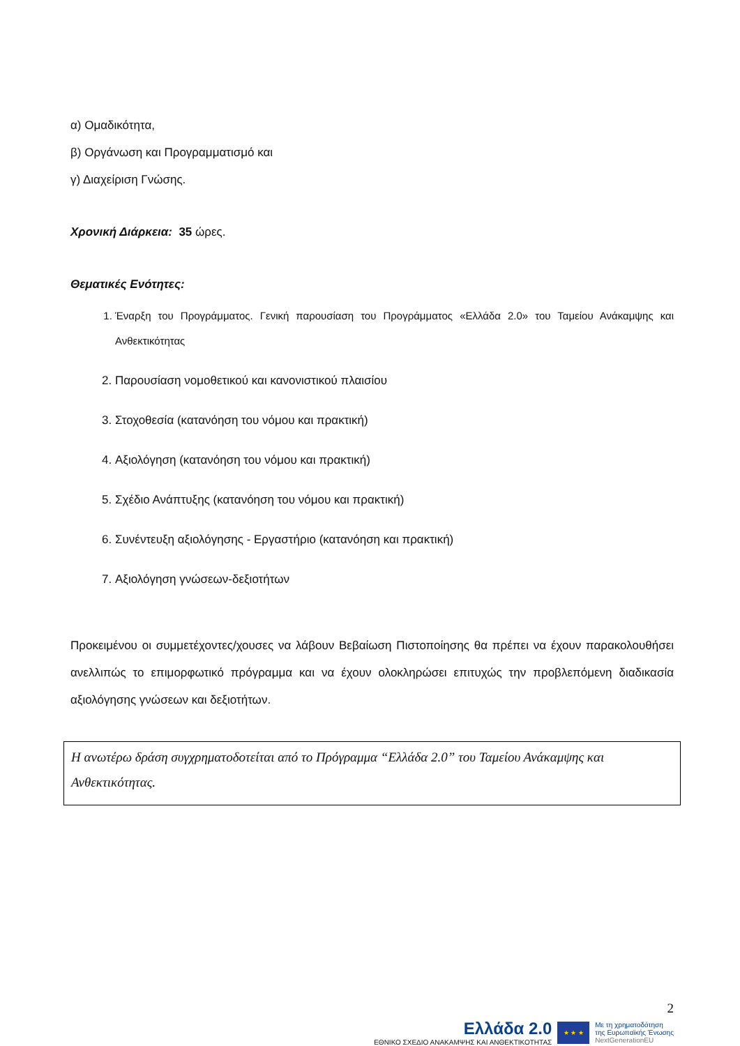α) Ομαδικότητα,
β) Οργάνωση και Προγραμματισμό και
γ) Διαχείριση Γνώσης.
Χρονική Διάρκεια: 35 ώρες.
Θεματικές Ενότητες:
1. Έναρξη του Προγράμματος. Γενική παρουσίαση του Προγράμματος «Ελλάδα 2.0» του Ταμείου Ανάκαμψης και Ανθεκτικότητας
2. Παρουσίαση νομοθετικού και κανονιστικού πλαισίου
3. Στοχοθεσία (κατανόηση του νόμου και πρακτική)
4. Αξιολόγηση (κατανόηση του νόμου και πρακτική)
5. Σχέδιο Ανάπτυξης (κατανόηση του νόμου και πρακτική)
6. Συνέντευξη αξιολόγησης - Εργαστήριο (κατανόηση και πρακτική)
7. Αξιολόγηση γνώσεων-δεξιοτήτων
Προκειμένου οι συμμετέχοντες/χουσες να λάβουν Βεβαίωση Πιστοποίησης θα πρέπει να έχουν παρακολουθήσει ανελλιπώς το επιμορφωτικό πρόγραμμα και να έχουν ολοκληρώσει επιτυχώς την προβλεπόμενη διαδικασία αξιολόγησης γνώσεων και δεξιοτήτων.
Η ανωτέρω δράση συγχρηματοδοτείται από το Πρόγραμμα “Ελλάδα 2.0” του Ταμείου Ανάκαμψης και Ανθεκτικότητας.
2
Ελλάδα 2.0
ΕΘΝΙΚΟ ΣΧΕΔΙΟ ΑΝΑΚΑΜΨΗΣ ΚΑΙ ΑΝΘΕΚΤΙΚΟΤΗΤΑΣ
★ ★ ★
Με τη χρηματοδότηση
της Ευρωπαϊκής Ένωσης
NextGenerationEU